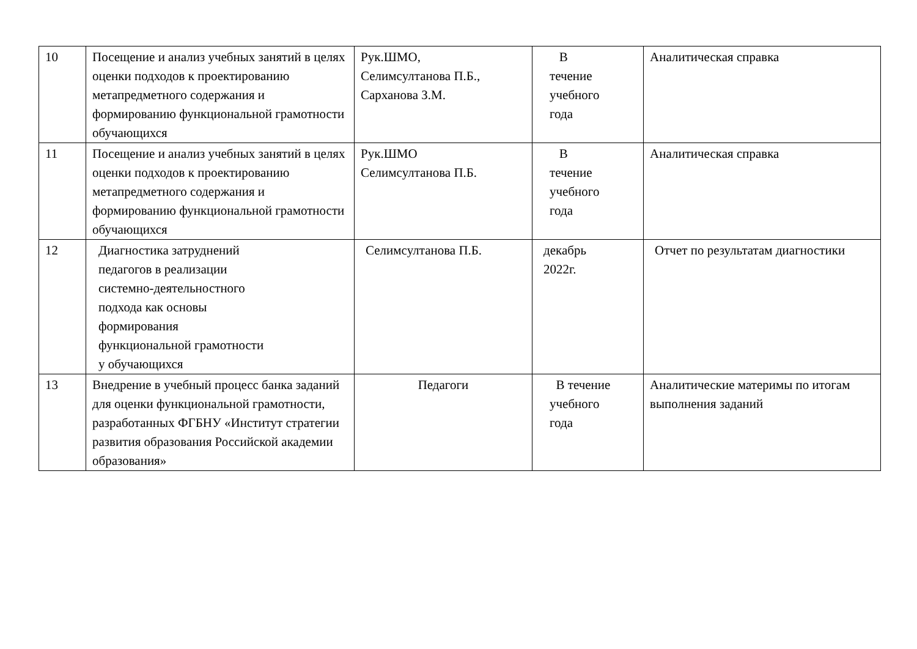| 10 | Посещение и анализ учебных занятий в целях оценки подходов к проектированию метапредметного содержания и формированию функциональной грамотности обучающихся | Рук.ШМО, Селимсултанова П.Б., Сарханова З.М. | В течение учебного года | Аналитическая справка |
| 11 | Посещение и анализ учебных занятий в целях оценки подходов к проектированию метапредметного содержания и формированию функциональной грамотности обучающихся | Рук.ШМО Селимсултанова П.Б. | В течение учебного года | Аналитическая справка |
| 12 | Диагностика затруднений педагогов в реализации системно-деятельностного подхода как основы формирования функциональной грамотности у обучающихся | Селимсултанова П.Б. | декабрь 2022г. | Отчет по результатам диагностики |
| 13 | Внедрение в учебный процесс банка заданий для оценки функциональной грамотности, разработанных ФГБНУ «Институт стратегии развития образования Российской академии образования» | Педагоги | В течение учебного года | Аналитические материмы по итогам выполнения заданий |